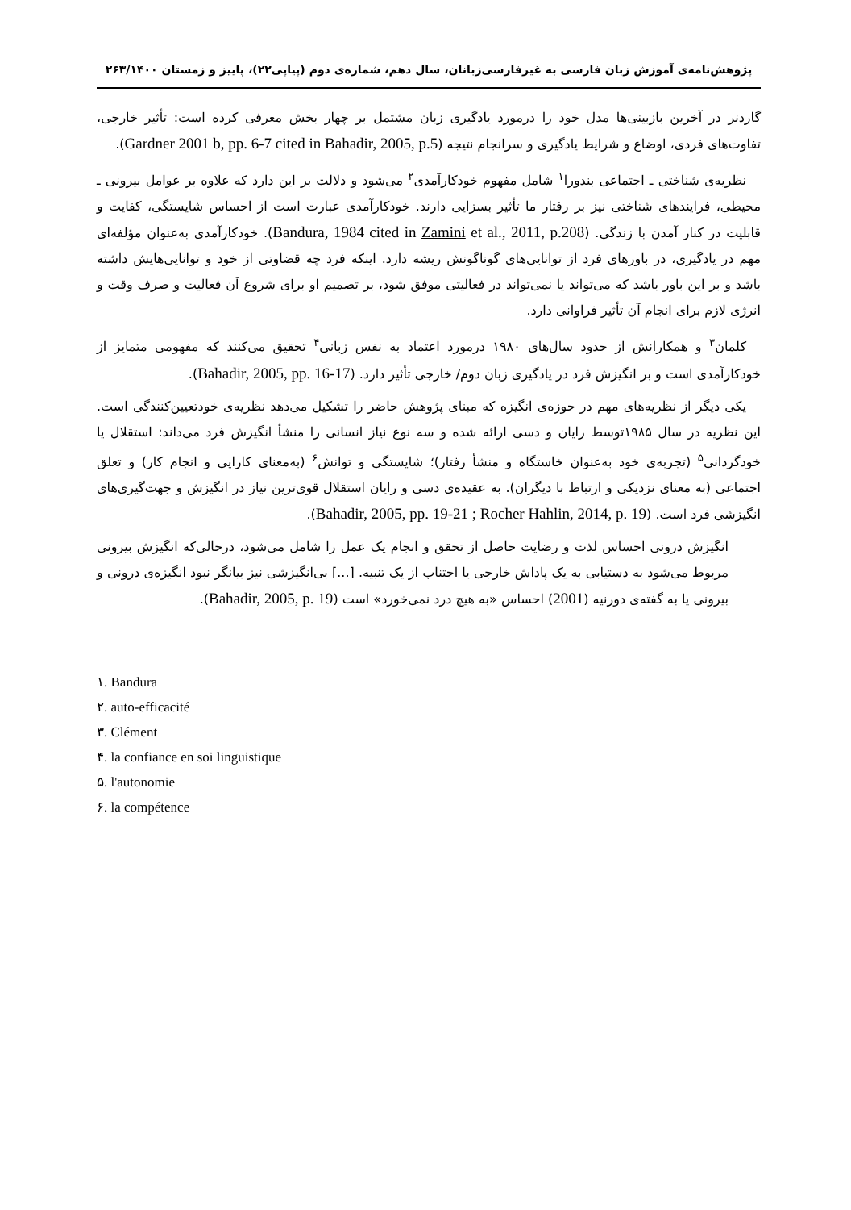پژوهش‌نامه‌ی آموزش زبان فارسی به غیرفارسی‌زبانان، سال دهم، شماره‌ی دوم (پیاپی۲۲)، پاییز و زمستان ۲۶۳/۱۴۰۰
گاردنر در آخرین بازبینی‌ها مدل خود را درمورد یادگیری زبان مشتمل بر چهار بخش معرفی کرده است: تأثیر خارجی، تفاوت‌های فردی، اوضاع و شرایط یادگیری و سرانجام نتیجه (Gardner 2001 b, pp. 6-7 cited in Bahadir, 2005, p.5).
نظریه‌ی شناختی ـ اجتماعی بندورا<sup>۱</sup> شامل مفهوم خودکارآمدی<sup>۲</sup> می‌شود و دلالت بر این دارد که علاوه بر عوامل بیرونی ـ محیطی، فرایندهای شناختی نیز بر رفتار ما تأثیر بسزایی دارند. خودکارآمدی عبارت است از احساس شایستگی، کفایت و قابلیت در کنار آمدن با زندگی. (Bandura, 1984 cited in Zamini et al., 2011, p.208). خودکارآمدی به‌عنوان مؤلفه‌ای مهم در یادگیری، در باورهای فرد از توانایی‌های گوناگونش ریشه دارد. اینکه فرد چه قضاوتی از خود و توانایی‌هایش داشته باشد و بر این باور باشد که می‌تواند یا نمی‌تواند در فعالیتی موفق شود، بر تصمیم او برای شروع آن فعالیت و صرف وقت و انرژی لازم برای انجام آن تأثیر فراوانی دارد.
کلمان<sup>۳</sup> و همکارانش از حدود سال‌های ۱۹۸۰ درمورد اعتماد به نفس زبانی<sup>۴</sup> تحقیق می‌کنند که مفهومی متمایز از خودکارآمدی است و بر انگیزش فرد در یادگیری زبان دوم/ خارجی تأثیر دارد. (Bahadir, 2005, pp. 16-17).
یکی دیگر از نظریه‌های مهم در حوزه‌ی انگیزه که مبنای پژوهش حاضر را تشکیل می‌دهد نظریه‌ی خودتعیین‌کنندگی است. این نظریه در سال ۱۹۸۵توسط رایان و دسی ارائه شده و سه نوع نیاز انسانی را منشأ انگیزش فرد می‌داند: استقلال یا خودگردانی<sup>۵</sup> (تجربه‌ی خود به‌عنوان خاستگاه و منشأ رفتار)؛ شایستگی و توانش<sup>۶</sup> (به‌معنای کارایی و انجام کار) و تعلق اجتماعی (به معنای نزدیکی و ارتباط با دیگران). به عقیده‌ی دسی و رایان استقلال قوی‌ترین نیاز در انگیزش و جهت‌گیری‌های انگیزشی فرد است. (Bahadir, 2005, pp. 19-21 ; Rocher Hahlin, 2014, p. 19).
انگیزش درونی احساس لذت و رضایت حاصل از تحقق و انجام یک عمل را شامل می‌شود، درحالی‌که انگیزش بیرونی مربوط می‌شود به دستیابی به یک پاداش خارجی یا اجتناب از یک تنبیه. [...] بی‌انگیزشی نیز بیانگر نبود انگیزه‌ی درونی و بیرونی یا به گفته‌ی دورنیه (2001) احساس «به هیچ درد نمی‌خورد» است (Bahadir, 2005, p. 19).
۱. Bandura
۲. auto-efficacité
۳. Clément
۴. la confiance en soi linguistique
۵. l'autonomie
۶. la compétence